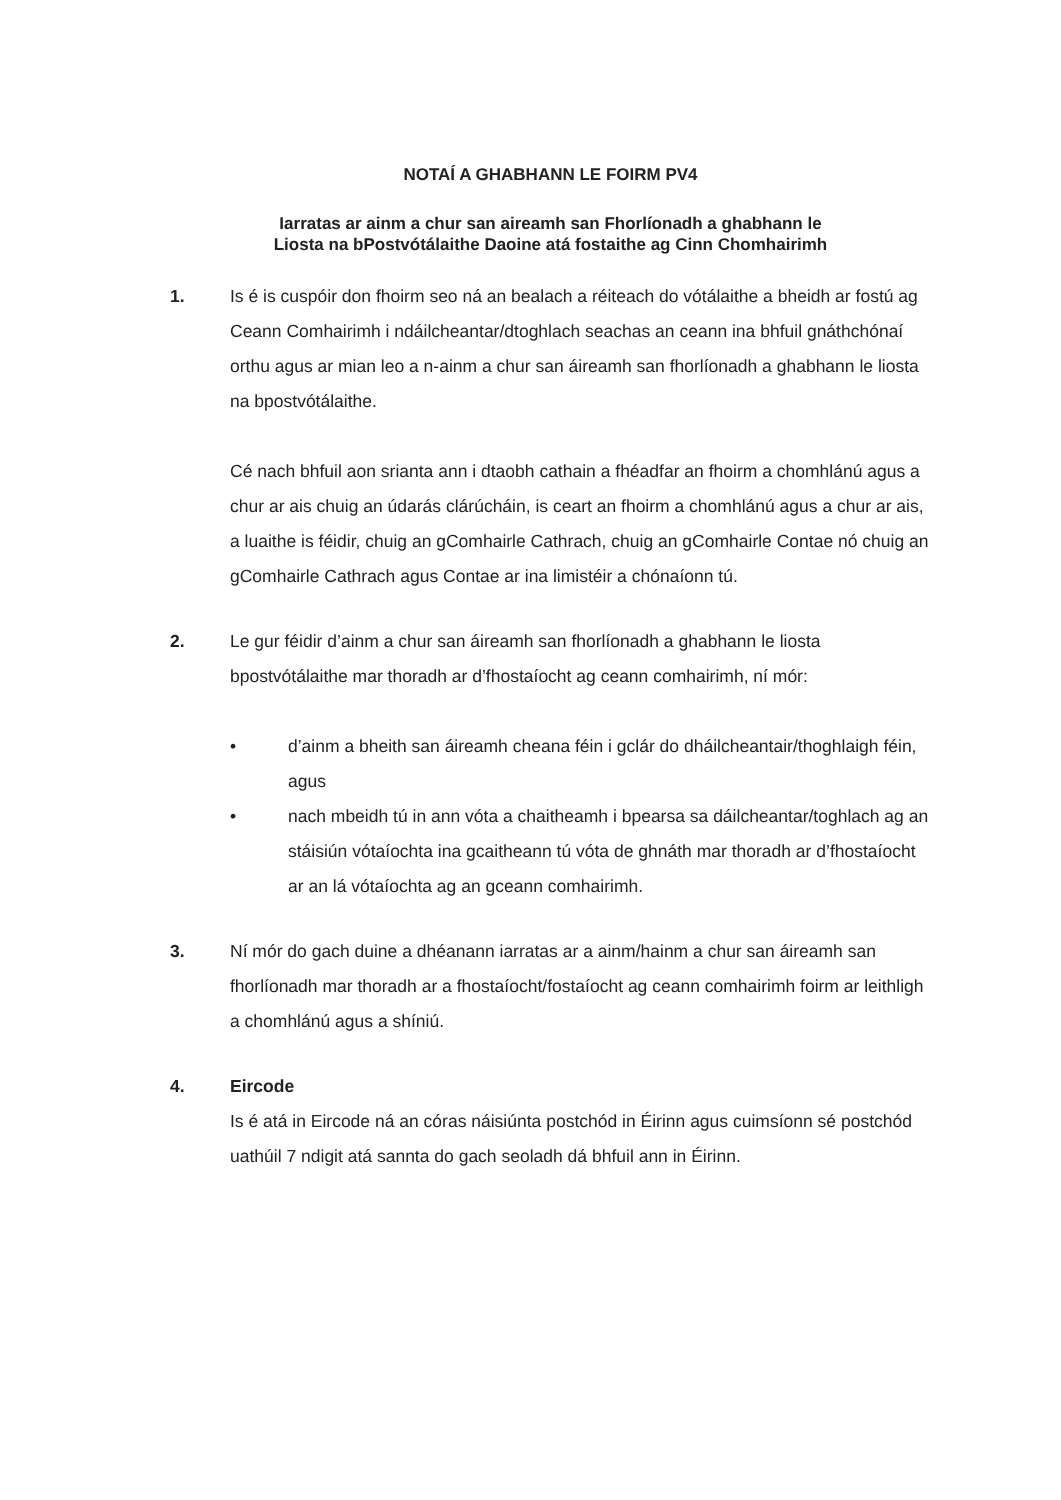NOTAÍ A GHABHANN LE FOIRM PV4
Iarratas ar ainm a chur san aireamh san Fhorlíonadh a ghabhann le
Liosta na bPostvótálaithe Daoine atá fostaithe ag Cinn Chomhairimh
1. Is é is cuspóir don fhoirm seo ná an bealach a réiteach do vótálaithe a bheidh ar fostú ag Ceann Comhairimh i ndáilcheantar/dtoghlach seachas an ceann ina bhfuil gnáthchónaí orthu agus ar mian leo a n-ainm a chur san áireamh san fhorlíonadh a ghabhann le liosta na bpostvótálaithe.
Cé nach bhfuil aon srianta ann i dtaobh cathain a fhéadfar an fhoirm a chomhlánú agus a chur ar ais chuig an údarás clárúcháin, is ceart an fhoirm a chomhlánú agus a chur ar ais, a luaithe is féidir, chuig an gComhairle Cathrach, chuig an gComhairle Contae nó chuig an gComhairle Cathrach agus Contae ar ina limistéir a chónaíonn tú.
2. Le gur féidir d’ainm a chur san áireamh san fhorlíonadh a ghabhann le liosta bpostvótálaithe mar thoradh ar d’fhostaíocht ag ceann comhairimh, ní mór:
• d’ainm a bheith san áireamh cheana féin i gclár do dháilcheantair/thoghlaigh féin, agus
• nach mbeidh tú in ann vóta a chaitheamh i bpearsa sa dáilcheantar/toghlach ag an stáisiún vótaíochta ina gcaitheann tú vóta de ghnáth mar thoradh ar d’fhostaíocht ar an lá vótaíochta ag an gceann comhairimh.
3. Ní mór do gach duine a dhéanann iarratas ar a ainm/hainm a chur san áireamh san fhorlíonadh mar thoradh ar a fhostaíocht/fostaíocht ag ceann comhairimh foirm ar leithligh a chomhlánú agus a shíniú.
4. Eircode
Is é atá in Eircode ná an córas náisiúnta postchód in Éirinn agus cuimsíonn sé postchód uathúil 7 ndigit atá sannta do gach seoladh dá bhfuil ann in Éirinn.